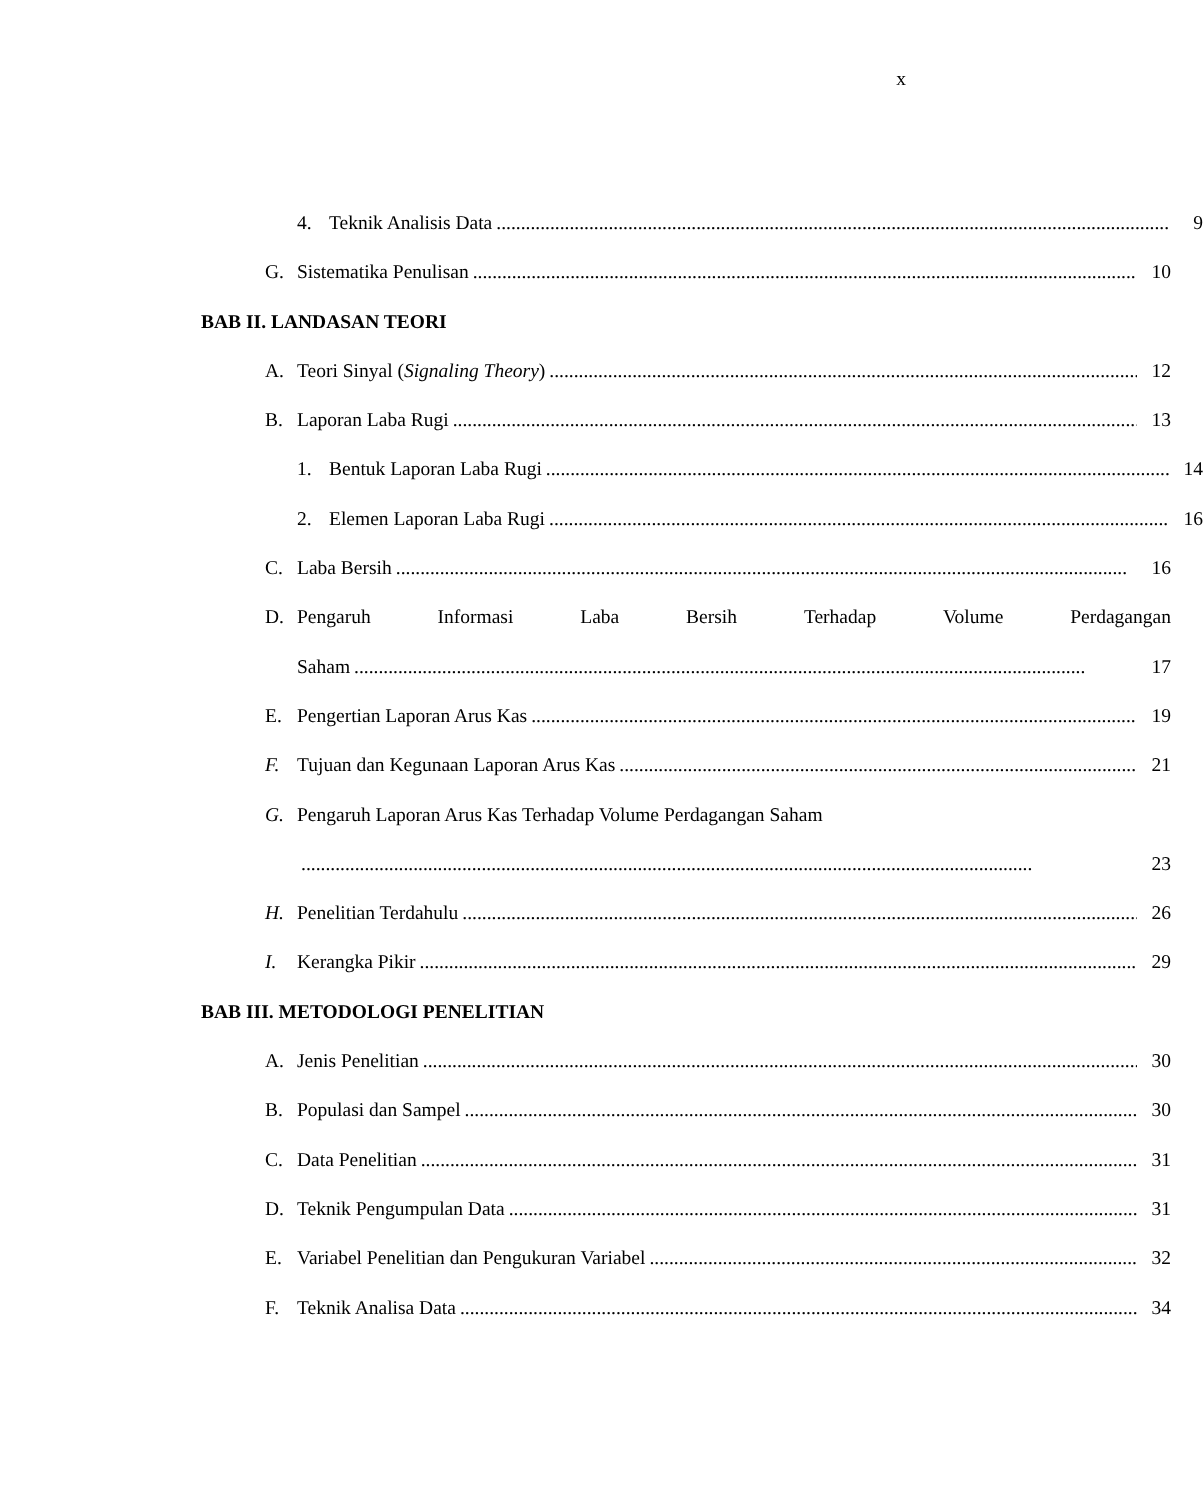x
4. Teknik Analisis Data 9
G. Sistematika Penulisan 10
BAB II. LANDASAN TEORI
A. Teori Sinyal (Signaling Theory) 12
B. Laporan Laba Rugi 13
1. Bentuk Laporan Laba Rugi 14
2. Elemen Laporan Laba Rugi 16
C. Laba Bersih 16
D. Pengaruh Informasi Laba Bersih Terhadap Volume Perdagangan
Saham 17
E. Pengertian Laporan Arus Kas 19
F. Tujuan dan Kegunaan Laporan Arus Kas 21
G. Pengaruh Laporan Arus Kas Terhadap Volume Perdagangan Saham
23
H. Penelitian Terdahulu 26
I. Kerangka Pikir 29
BAB III. METODOLOGI PENELITIAN
A. Jenis Penelitian 30
B. Populasi dan Sampel 30
C. Data Penelitian 31
D. Teknik Pengumpulan Data 31
E. Variabel Penelitian dan Pengukuran Variabel 32
F. Teknik Analisa Data 34